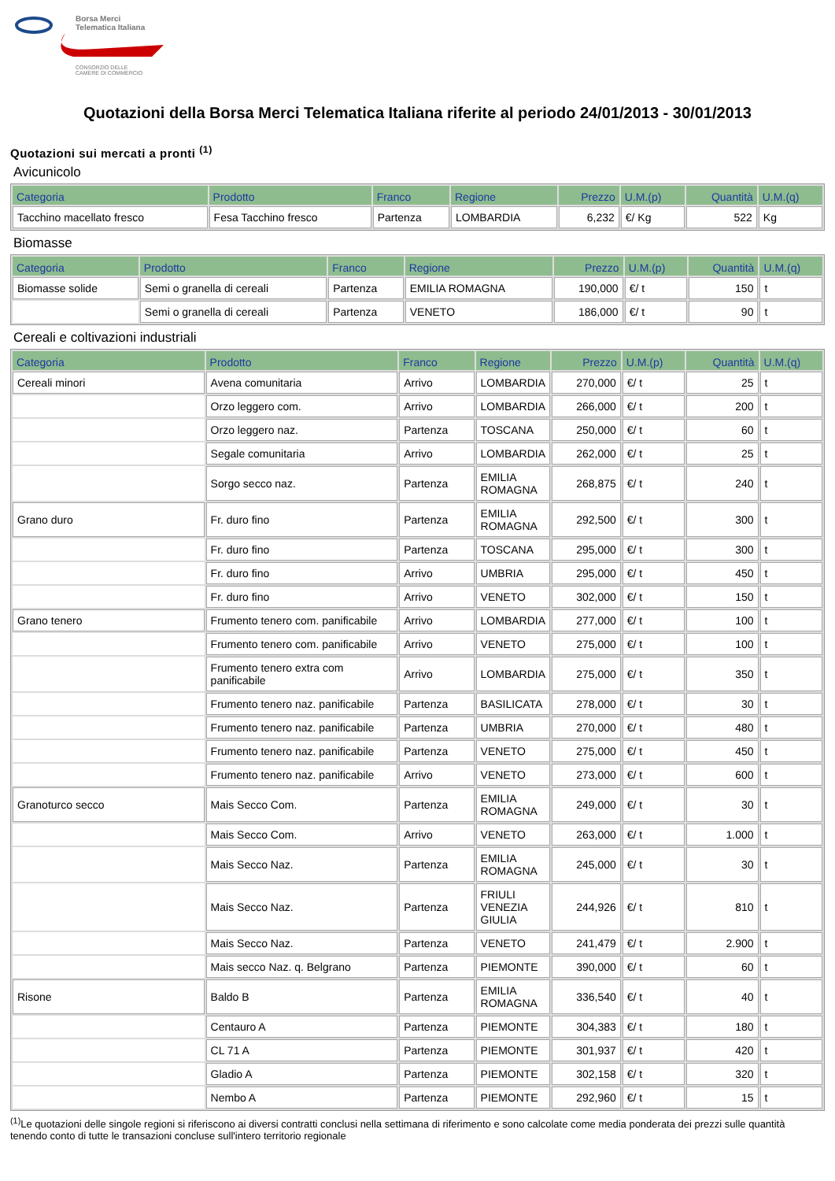Borsa Merci
Telematica Italiana
CONSORZIO DELLE
CAMERE DI COMMERCIO
Quotazioni della Borsa Merci Telematica Italiana riferite al periodo 24/01/2013 - 30/01/2013
Quotazioni sui mercati a pronti <sup>(1)</sup>
Avicunicolo
| Categoria | Prodotto | Franco | Regione | Prezzo | U.M.(p) | Quantità | U.M.(q) |
| --- | --- | --- | --- | --- | --- | --- | --- |
| Tacchino macellato fresco | Fesa Tacchino fresco | Partenza | LOMBARDIA | 6,232 | €/ Kg | 522 | Kg |
Biomasse
| Categoria | Prodotto | Franco | Regione | Prezzo | U.M.(p) | Quantità | U.M.(q) |
| --- | --- | --- | --- | --- | --- | --- | --- |
| Biomasse solide | Semi o granella di cereali | Partenza | EMILIA ROMAGNA | 190,000 | €/ t | 150 | t |
| | Semi o granella di cereali | Partenza | VENETO | 186,000 | €/ t | 90 | t |
Cereali e coltivazioni industriali
| Categoria | Prodotto | Franco | Regione | Prezzo | U.M.(p) | Quantità | U.M.(q) |
| --- | --- | --- | --- | --- | --- | --- | --- |
| Cereali minori | Avena comunitaria | Arrivo | LOMBARDIA | 270,000 | €/ t | 25 | t |
| | Orzo leggero com. | Arrivo | LOMBARDIA | 266,000 | €/ t | 200 | t |
| | Orzo leggero naz. | Partenza | TOSCANA | 250,000 | €/ t | 60 | t |
| | Segale comunitaria | Arrivo | LOMBARDIA | 262,000 | €/ t | 25 | t |
| | Sorgo secco naz. | Partenza | EMILIA ROMAGNA | 268,875 | €/ t | 240 | t |
| Grano duro | Fr. duro fino | Partenza | EMILIA ROMAGNA | 292,500 | €/ t | 300 | t |
| | Fr. duro fino | Partenza | TOSCANA | 295,000 | €/ t | 300 | t |
| | Fr. duro fino | Arrivo | UMBRIA | 295,000 | €/ t | 450 | t |
| | Fr. duro fino | Arrivo | VENETO | 302,000 | €/ t | 150 | t |
| Grano tenero | Frumento tenero com. panificabile | Arrivo | LOMBARDIA | 277,000 | €/ t | 100 | t |
| | Frumento tenero com. panificabile | Arrivo | VENETO | 275,000 | €/ t | 100 | t |
| | Frumento tenero extra com panificabile | Arrivo | LOMBARDIA | 275,000 | €/ t | 350 | t |
| | Frumento tenero naz. panificabile | Partenza | BASILICATA | 278,000 | €/ t | 30 | t |
| | Frumento tenero naz. panificabile | Partenza | UMBRIA | 270,000 | €/ t | 480 | t |
| | Frumento tenero naz. panificabile | Partenza | VENETO | 275,000 | €/ t | 450 | t |
| | Frumento tenero naz. panificabile | Arrivo | VENETO | 273,000 | €/ t | 600 | t |
| Granoturco secco | Mais Secco Com. | Partenza | EMILIA ROMAGNA | 249,000 | €/ t | 30 | t |
| | Mais Secco Com. | Arrivo | VENETO | 263,000 | €/ t | 1.000 | t |
| | Mais Secco Naz. | Partenza | EMILIA ROMAGNA | 245,000 | €/ t | 30 | t |
| | Mais Secco Naz. | Partenza | FRIULI VENEZIA GIULIA | 244,926 | €/ t | 810 | t |
| | Mais Secco Naz. | Partenza | VENETO | 241,479 | €/ t | 2.900 | t |
| | Mais secco Naz. q. Belgrano | Partenza | PIEMONTE | 390,000 | €/ t | 60 | t |
| Risone | Baldo B | Partenza | EMILIA ROMAGNA | 336,540 | €/ t | 40 | t |
| | Centauro A | Partenza | PIEMONTE | 304,383 | €/ t | 180 | t |
| | CL 71 A | Partenza | PIEMONTE | 301,937 | €/ t | 420 | t |
| | Gladio A | Partenza | PIEMONTE | 302,158 | €/ t | 320 | t |
| | Nembo A | Partenza | PIEMONTE | 292,960 | €/ t | 15 | t |
<sup>(1)</sup> Le quotazioni delle singole regioni si riferiscono ai diversi contratti conclusi nella settimana di riferimento e sono calcolate come media ponderata dei prezzi sulle quantità tenendo conto di tutte le transazioni concluse sull'intero territorio regionale